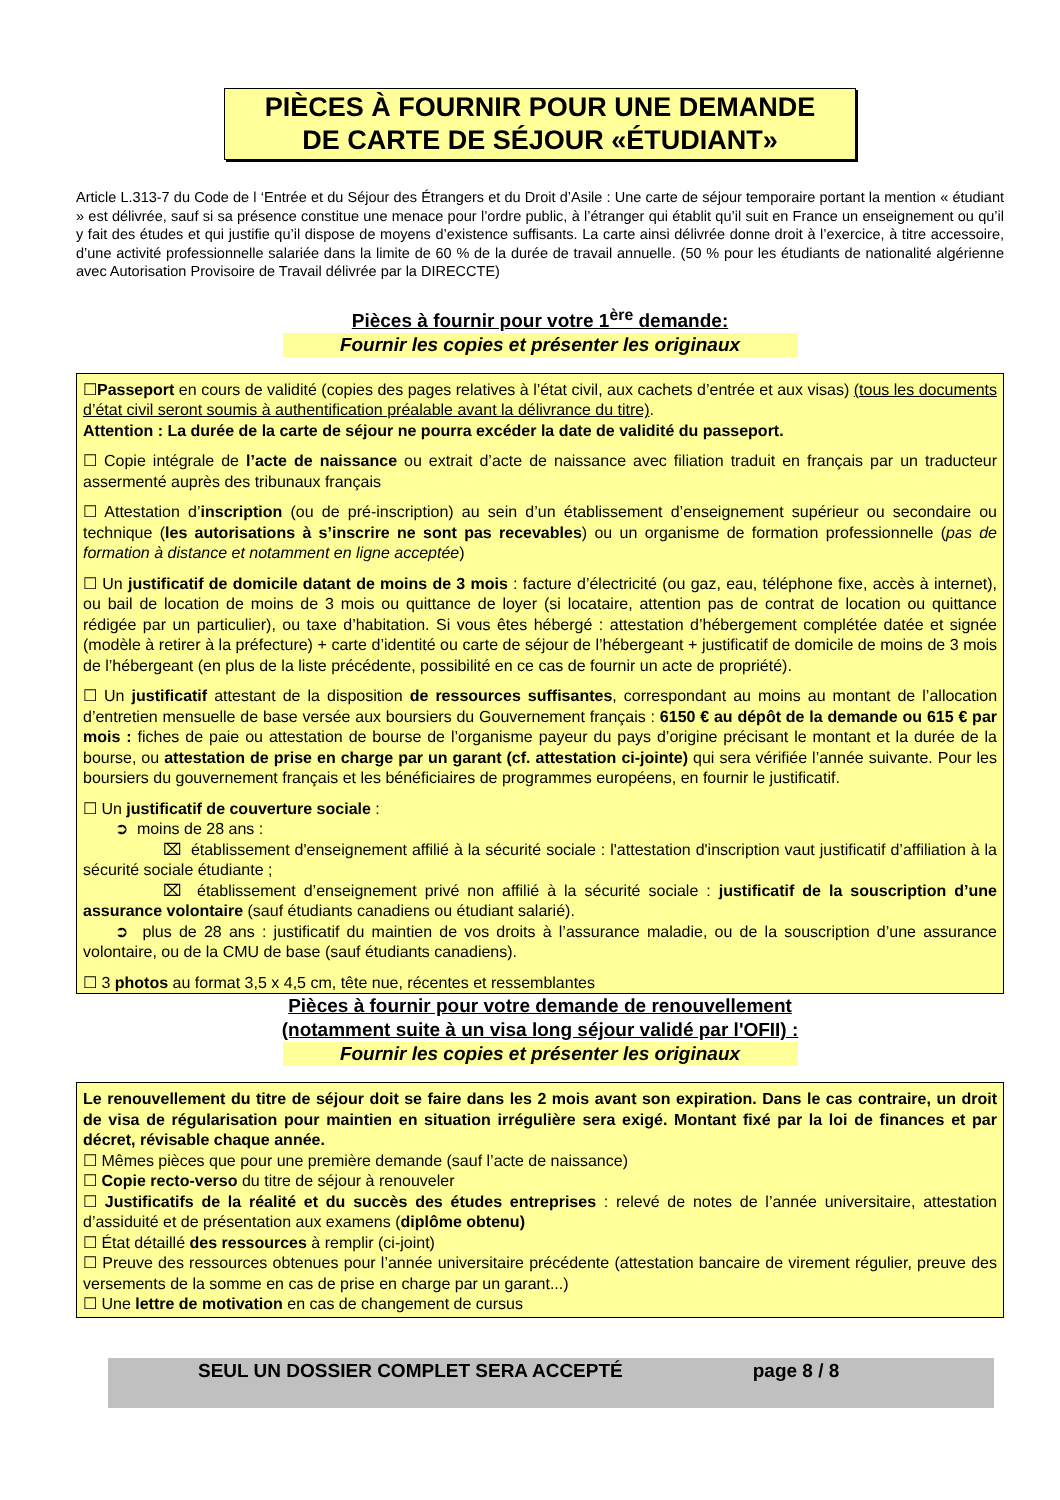PIÈCES À FOURNIR POUR UNE DEMANDE
DE CARTE DE SÉJOUR «ÉTUDIANT»
Article L.313-7 du Code de l ‘Entrée et du Séjour des Étrangers et du Droit d’Asile : Une carte de séjour temporaire portant la mention « étudiant » est délivrée, sauf si sa présence constitue une menace pour l’ordre public, à l’étranger qui établit qu’il suit en France un enseignement ou qu’il y fait des études et qui justifie qu’il dispose de moyens d’existence suffisants. La carte ainsi délivrée donne droit à l’exercice, à titre accessoire, d’une activité professionnelle salariée dans la limite de 60 % de la durée de travail annuelle. (50 % pour les étudiants de nationalité algérienne avec Autorisation Provisoire de Travail délivrée par la DIRECCTE)
Pièces à fournir pour votre 1<sup>ère</sup> demande:
Fournir les copies et présenter les originaux
☐Passeport en cours de validité (copies des pages relatives à l’état civil, aux cachets d’entrée et aux visas) (tous les documents d’état civil seront soumis à authentification préalable avant la délivrance du titre).
Attention : La durée de la carte de séjour ne pourra excéder la date de validité du passeport.
☐ Copie intégrale de l’acte de naissance ou extrait d’acte de naissance avec filiation traduit en français par un traducteur assermenté auprès des tribunaux français
☐ Attestation d’inscription (ou de pré-inscription) au sein d’un établissement d’enseignement supérieur ou secondaire ou technique (les autorisations à s’inscrire ne sont pas recevables) ou un organisme de formation professionnelle (pas de formation à distance et notamment en ligne acceptée)
☐ Un justificatif de domicile datant de moins de 3 mois : facture d’électricité (ou gaz, eau, téléphone fixe, accès à internet), ou bail de location de moins de 3 mois ou quittance de loyer (si locataire, attention pas de contrat de location ou quittance rédigée par un particulier), ou taxe d’habitation. Si vous êtes hébergé : attestation d’hébergement complétée datée et signée (modèle à retirer à la préfecture) + carte d’identité ou carte de séjour de l’hébergeant + justificatif de domicile de moins de 3 mois de l’hébergeant (en plus de la liste précédente, possibilité en ce cas de fournir un acte de propriété).
☐ Un justificatif attestant de la disposition de ressources suffisantes, correspondant au moins au montant de l’allocation d’entretien mensuelle de base versée aux boursiers du Gouvernement français : 6150 € au dépôt de la demande ou 615 € par mois : fiches de paie ou attestation de bourse de l’organisme payeur du pays d’origine précisant le montant et la durée de la bourse, ou attestation de prise en charge par un garant (cf. attestation ci-jointe) qui sera vérifiée l’année suivante. Pour les boursiers du gouvernement français et les bénéficiaires de programmes européens, en fournir le justificatif.
☐ Un justificatif de couverture sociale :
  ➲ moins de 28 ans :
     ⌧ établissement d'enseignement affilié à la sécurité sociale : l'attestation d'inscription vaut justificatif d’affiliation à la sécurité sociale étudiante ;
     ⌧ établissement d’enseignement privé non affilié à la sécurité sociale : justificatif de la souscription d’une assurance volontaire (sauf étudiants canadiens ou étudiant salarié).
  ➲ plus de 28 ans : justificatif du maintien de vos droits à l’assurance maladie, ou de la souscription d’une assurance volontaire, ou de la CMU de base (sauf étudiants canadiens).
☐ 3 photos au format 3,5 x 4,5 cm, tête nue, récentes et ressemblantes
Pièces à fournir pour votre demande de renouvellement
(notamment suite à un visa long séjour validé par l'OFII) :
Fournir les copies et présenter les originaux
Le renouvellement du titre de séjour doit se faire dans les 2 mois avant son expiration. Dans le cas contraire, un droit de visa de régularisation pour maintien en situation irrégulière sera exigé. Montant fixé par la loi de finances et par décret, révisable chaque année.
☐ Mêmes pièces que pour une première demande (sauf l’acte de naissance)
☐ Copie recto-verso du titre de séjour à renouveler
☐ Justificatifs de la réalité et du succès des études entreprises : relevé de notes de l’année universitaire, attestation d’assiduité et de présentation aux examens (diplôme obtenu)
☐ État détaillé des ressources à remplir (ci-joint)
☐ Preuve des ressources obtenues pour l’année universitaire précédente (attestation bancaire de virement régulier, preuve des versements de la somme en cas de prise en charge par un garant...)
☐ Une lettre de motivation en cas de changement de cursus
SEUL UN DOSSIER COMPLET SERA ACCEPTÉ page 8 / 8